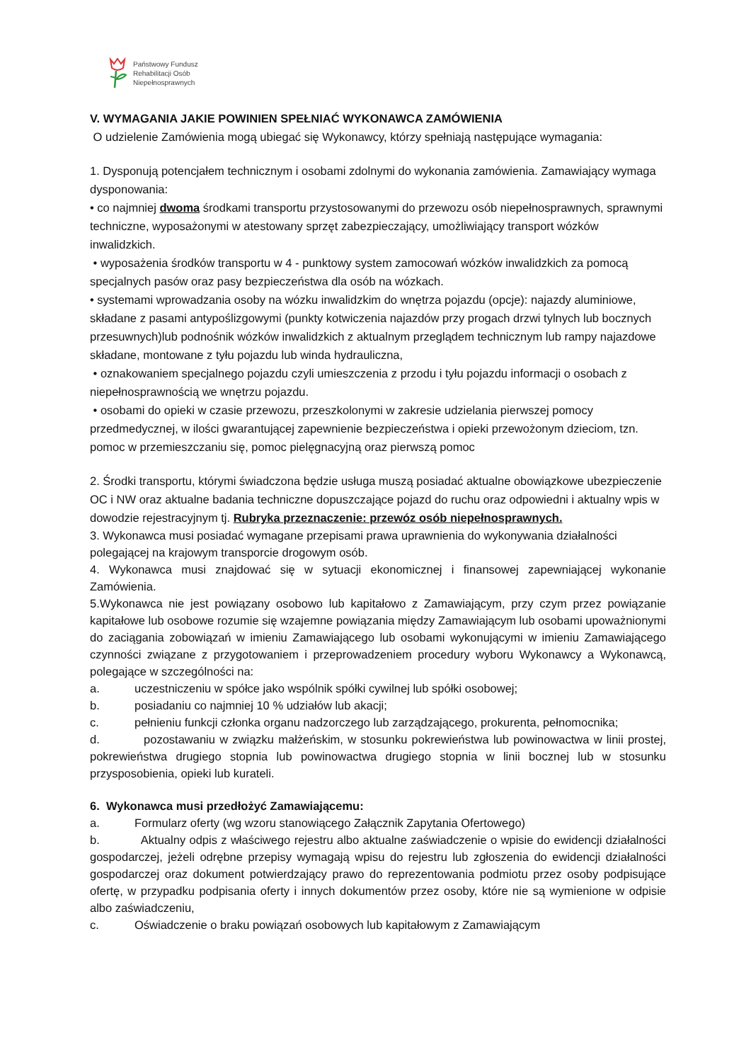Państwowy Fundusz
Rehabilitacji Osób
Niepełnosprawnych
V. WYMAGANIA JAKIE POWINIEN SPEŁNIAĆ WYKONAWCA ZAMÓWIENIA
O udzielenie Zamówienia mogą ubiegać się Wykonawcy, którzy spełniają następujące wymagania:
1. Dysponują potencjałem technicznym i osobami zdolnymi do wykonania zamówienia. Zamawiający wymaga dysponowania:
• co najmniej dwoma środkami transportu przystosowanymi do przewozu osób niepełnosprawnych, sprawnymi techniczne, wyposażonymi w atestowany sprzęt zabezpieczający, umożliwiający transport wózków inwalidzkich.
• wyposażenia środków transportu w 4 - punktowy system zamocowań wózków inwalidzkich za pomocą specjalnych pasów oraz pasy bezpieczeństwa dla osób na wózkach.
• systemami wprowadzania osoby na wózku inwalidzkim do wnętrza pojazdu (opcje): najazdy aluminiowe, składane z pasami antypoślizgowymi (punkty kotwiczenia najazdów przy progach drzwi tylnych lub bocznych przesuwnych)lub podnośnik wózków inwalidzkich z aktualnym przeglądem technicznym lub rampy najazdowe składane, montowane z tyłu pojazdu lub winda hydrauliczna,
• oznakowaniem specjalnego pojazdu czyli umieszczenia z przodu i tyłu pojazdu informacji o osobach z niepełnosprawnością we wnętrzu pojazdu.
• osobami do opieki w czasie przewozu, przeszkolonymi w zakresie udzielania pierwszej pomocy przedmedycznej, w ilości gwarantującej zapewnienie bezpieczeństwa i opieki przewożonym dzieciom, tzn. pomoc w przemieszczaniu się, pomoc pielęgnacyjną oraz pierwszą pomoc
2. Środki transportu, którymi świadczona będzie usługa muszą posiadać aktualne obowiązkowe ubezpieczenie OC i NW oraz aktualne badania techniczne dopuszczające pojazd do ruchu oraz odpowiedni i aktualny wpis w dowodzie rejestracyjnym tj. Rubryka przeznaczenie: przewóz osób niepełnosprawnych.
3. Wykonawca musi posiadać wymagane przepisami prawa uprawnienia do wykonywania działalności polegającej na krajowym transporcie drogowym osób.
4. Wykonawca musi znajdować się w sytuacji ekonomicznej i finansowej zapewniającej wykonanie Zamówienia.
5.Wykonawca nie jest powiązany osobowo lub kapitałowo z Zamawiającym, przy czym przez powiązanie kapitałowe lub osobowe rozumie się wzajemne powiązania między Zamawiającym lub osobami upoważnionymi do zaciągania zobowiązań w imieniu Zamawiającego lub osobami wykonującymi w imieniu Zamawiającego czynności związane z przygotowaniem i przeprowadzeniem procedury wyboru Wykonawcy a Wykonawcą, polegające w szczególności na:
a. uczestniczeniu w spółce jako wspólnik spółki cywilnej lub spółki osobowej;
b. posiadaniu co najmniej 10 % udziałów lub akacji;
c. pełnieniu funkcji członka organu nadzorczego lub zarządzającego, prokurenta, pełnomocnika;
d. pozostawaniu w związku małżeńskim, w stosunku pokrewieństwa lub powinowactwa w linii prostej, pokrewieństwa drugiego stopnia lub powinowactwa drugiego stopnia w linii bocznej lub w stosunku przysposobienia, opieki lub kurateli.
6. Wykonawca musi przedłożyć Zamawiającemu:
a. Formularz oferty (wg wzoru stanowiącego Załącznik Zapytania Ofertowego)
b. Aktualny odpis z właściwego rejestru albo aktualne zaświadczenie o wpisie do ewidencji działalności gospodarczej, jeżeli odrębne przepisy wymagają wpisu do rejestru lub zgłoszenia do ewidencji działalności gospodarczej oraz dokument potwierdzający prawo do reprezentowania podmiotu przez osoby podpisujące ofertę, w przypadku podpisania oferty i innych dokumentów przez osoby, które nie są wymienione w odpisie albo zaświadczeniu,
c. Oświadczenie o braku powiązań osobowych lub kapitałowym z Zamawiającym